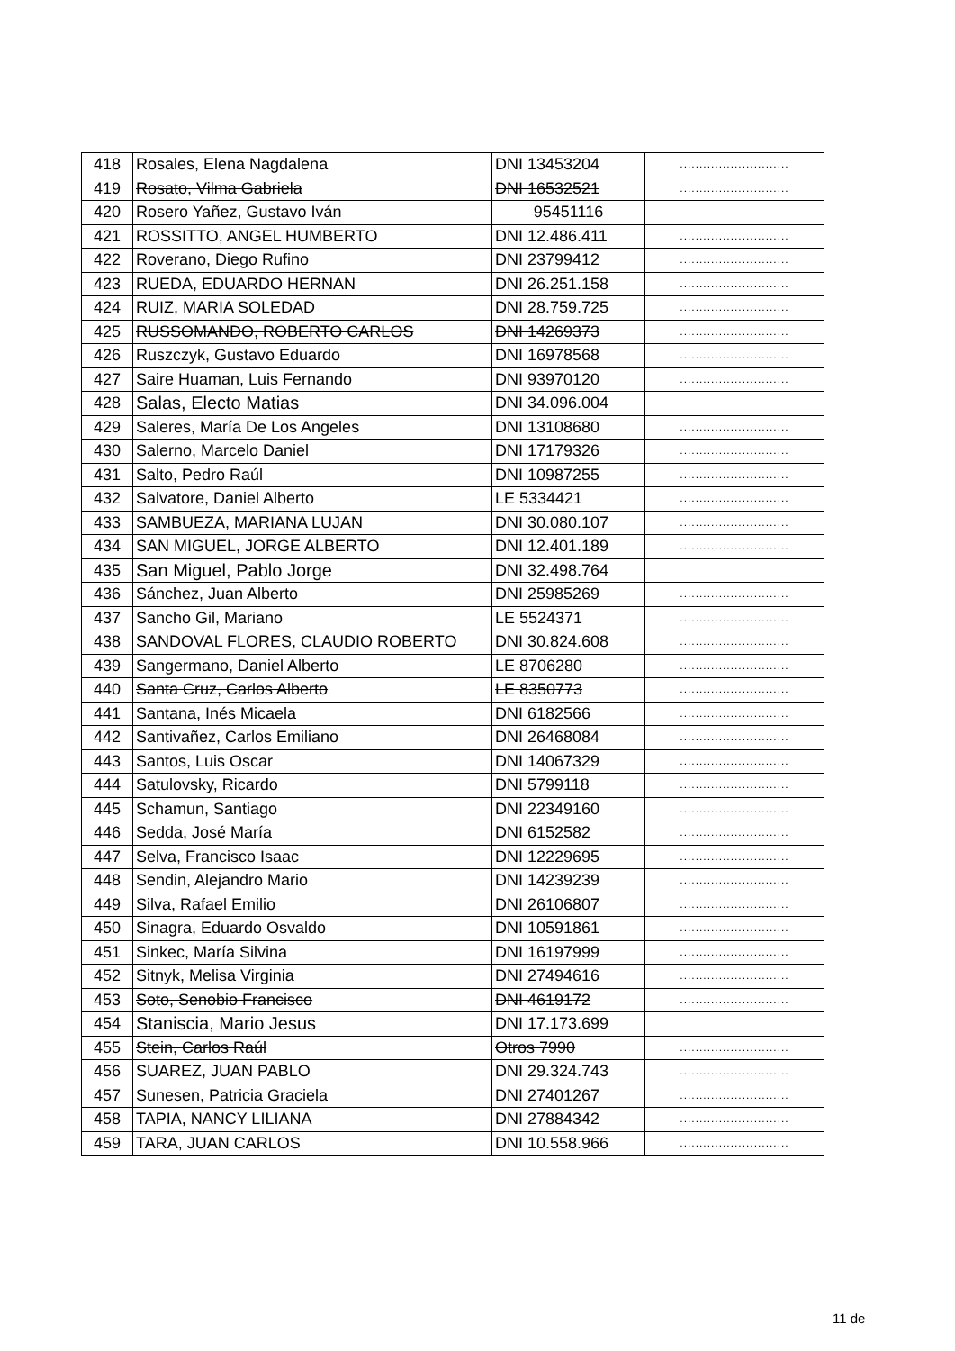| 418 | Rosales, Elena Nagdalena | DNI 13453204 | ............................ |
| 419 | Rosato, Vilma Gabriela | DNI 16532521 | ............................ |
| 420 | Rosero Yañez, Gustavo Iván | 95451116 | |
| 421 | ROSSITTO, ANGEL HUMBERTO | DNI 12.486.411 | ............................ |
| 422 | Roverano, Diego Rufino | DNI 23799412 | ............................ |
| 423 | RUEDA, EDUARDO HERNAN | DNI 26.251.158 | ............................ |
| 424 | RUIZ, MARIA SOLEDAD | DNI 28.759.725 | ............................ |
| 425 | RUSSOMANDO, ROBERTO CARLOS | DNI 14269373 | ............................ |
| 426 | Ruszczyk, Gustavo Eduardo | DNI 16978568 | ............................ |
| 427 | Saire Huaman, Luis Fernando | DNI 93970120 | ............................ |
| 428 | Salas, Electo Matias | DNI 34.096.004 | |
| 429 | Saleres, María De Los Angeles | DNI 13108680 | ............................ |
| 430 | Salerno, Marcelo Daniel | DNI 17179326 | ............................ |
| 431 | Salto, Pedro Raúl | DNI 10987255 | ............................ |
| 432 | Salvatore, Daniel Alberto | LE 5334421 | ............................ |
| 433 | SAMBUEZA, MARIANA LUJAN | DNI 30.080.107 | ............................ |
| 434 | SAN MIGUEL, JORGE ALBERTO | DNI 12.401.189 | ............................ |
| 435 | San Miguel, Pablo Jorge | DNI 32.498.764 | |
| 436 | Sánchez, Juan Alberto | DNI 25985269 | ............................ |
| 437 | Sancho Gil, Mariano | LE 5524371 | ............................ |
| 438 | SANDOVAL FLORES, CLAUDIO ROBERTO | DNI 30.824.608 | ............................ |
| 439 | Sangermano, Daniel Alberto | LE 8706280 | ............................ |
| 440 | Santa Cruz, Carlos Alberto | LE 8350773 | ............................ |
| 441 | Santana, Inés Micaela | DNI 6182566 | ............................ |
| 442 | Santivañez, Carlos Emiliano | DNI 26468084 | ............................ |
| 443 | Santos, Luis Oscar | DNI 14067329 | ............................ |
| 444 | Satulovsky, Ricardo | DNI 5799118 | ............................ |
| 445 | Schamun, Santiago | DNI 22349160 | ............................ |
| 446 | Sedda, José María | DNI 6152582 | ............................ |
| 447 | Selva, Francisco Isaac | DNI 12229695 | ............................ |
| 448 | Sendin, Alejandro Mario | DNI 14239239 | ............................ |
| 449 | Silva, Rafael Emilio | DNI 26106807 | ............................ |
| 450 | Sinagra, Eduardo Osvaldo | DNI 10591861 | ............................ |
| 451 | Sinkec, María Silvina | DNI 16197999 | ............................ |
| 452 | Sitnyk, Melisa Virginia | DNI 27494616 | ............................ |
| 453 | Soto, Senobio Francisco | DNI 4619172 | ............................ |
| 454 | Staniscia, Mario Jesus | DNI 17.173.699 | |
| 455 | Stein, Carlos Raúl | Otros 7990 | ............................ |
| 456 | SUAREZ, JUAN PABLO | DNI 29.324.743 | ............................ |
| 457 | Sunesen, Patricia Graciela | DNI 27401267 | ............................ |
| 458 | TAPIA, NANCY LILIANA | DNI 27884342 | ............................ |
| 459 | TARA, JUAN CARLOS | DNI 10.558.966 | ............................ |
11 de